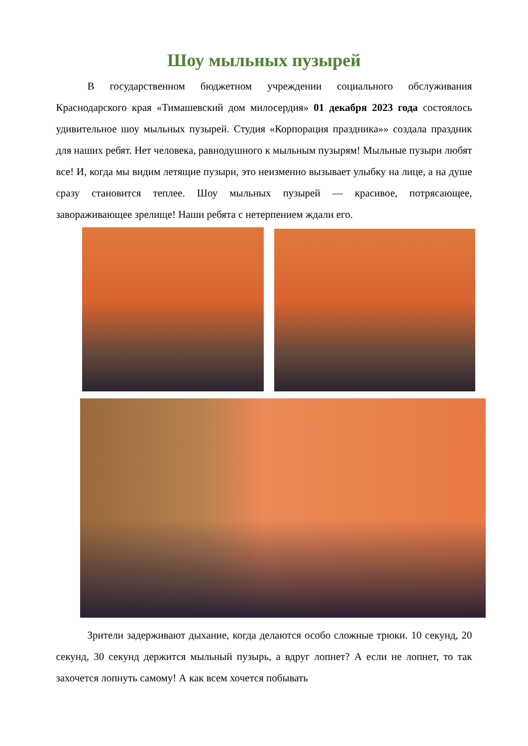Шоу мыльных пузырей
В государственном бюджетном учреждении социального обслуживания Краснодарского края «Тимашевский дом милосердия» 01 декабря 2023 года состоялось удивительное шоу мыльных пузырей. Студия «Корпорация праздника»» создала праздник для наших ребят. Нет человека, равнодушного к мыльным пузырям! Мыльные пузыри любят все! И, когда мы видим летящие пузыри, это неизменно вызывает улыбку на лице, а на душе сразу становится теплее. Шоу мыльных пузырей — красивое, потрясающее, завораживающее зрелище! Наши ребята с нетерпением ждали его.
Зрители задерживают дыхание, когда делаются особо сложные трюки. 10 секунд, 20 секунд, 30 секунд держится мыльный пузырь, а вдруг лопнет? А если не лопнет, то так захочется лопнуть самому! А как всем хочется побывать